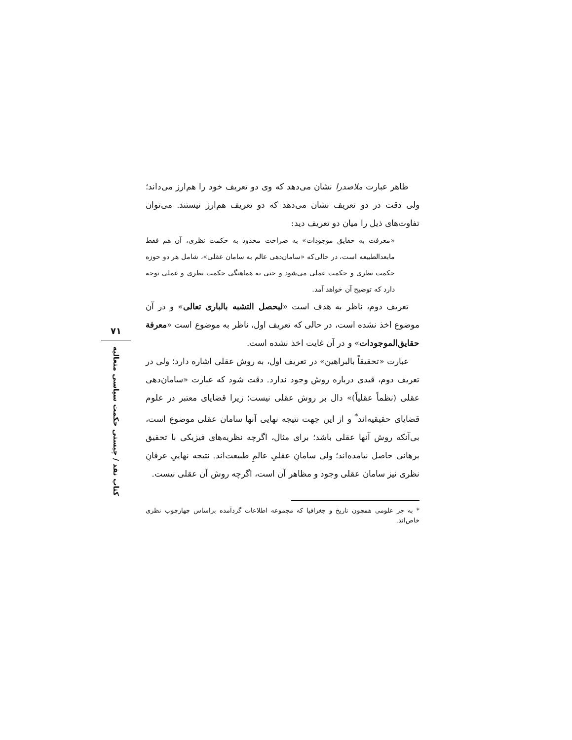ظاهر عبارت ملاصدرا نشان می‌دهد که وی دو تعریف خود را هم‌ارز می‌داند؛ ولی دقت در دو تعریف نشان می‌دهد که دو تعریف هم‌ارز نیستند. می‌توان تفاوت‌های ذیل را میان دو تعریف دید:
«معرفت به حقایق موجودات» به صراحت محدود به حکمت نظری، آن هم فقط مابعدالطبیعه است، در حالی‌که «سامان‌دهی عالم به سامان عقلی»، شامل هر دو حوزه حکمت نظری و حکمت عملی می‌شود و حتی به هماهنگی حکمت نظری و عملی توجه دارد که توضیح آن خواهد آمد.
تعریف دوم، ناظر به هدف است «لیحصل التشبه بالباری تعالی» و در آن موضوع اخذ نشده است، در حالی که تعریف اول، ناظر به موضوع است «معرفة حقایق‌الموجودات» و در آن غایت اخذ نشده است.
عبارت «تحقیقاً بالبراهین» در تعریف اول، به روش عقلی اشاره دارد؛ ولی در تعریف دوم، قیدی درباره روش وجود ندارد. دقت شود که عبارت «سامان‌دهی عقلی (نظماً عقلیاً)» دال بر روش عقلی نیست؛ زیرا قضایای معتبر در علوم قضایای حقیقیه‌اند<sup>*</sup> و از این جهت نتیجه نهایی آنها سامان عقلی موضوع است، بی‌آنکه روش آنها عقلی باشد؛ برای مثال، اگرچه نظریه‌های فیزیکی با تحقیق برهانی حاصل نیامده‌اند؛ ولی سامانِ عقلیِ عالمِ طبیعت‌اند. نتیجه نهاییِ عرفانِ نظری نیز سامان عقلی وجود و مظاهر آن است، اگرچه روش آن عقلی نیست.
* به جز علومی همچون تاریخ و جغرافیا که مجموعه اطلاعات گردآمده براساس چهارچوب نظری خاص‌اند.
۷۱
کتاب نقد / چیستی حکمت سیاسی متعالیه